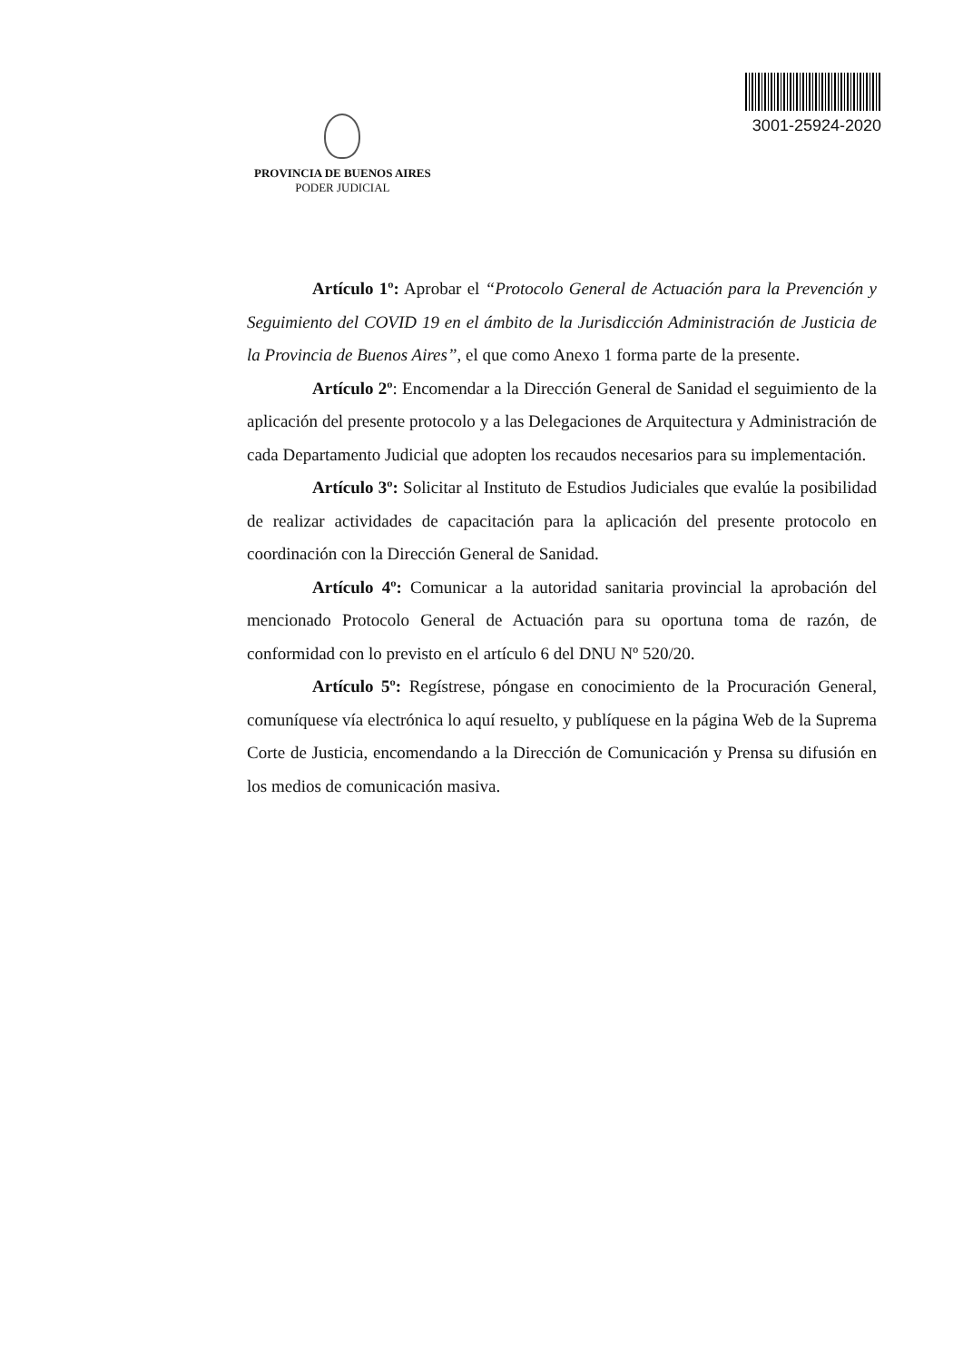PROVINCIA DE BUENOS AIRES
PODER JUDICIAL
3001-25924-2020
Artículo 1º: Aprobar el “Protocolo General de Actuación para la Prevención y Seguimiento del COVID 19 en el ámbito de la Jurisdicción Administración de Justicia de la Provincia de Buenos Aires”, el que como Anexo 1 forma parte de la presente.
Artículo 2º: Encomendar a la Dirección General de Sanidad el seguimiento de la aplicación del presente protocolo y a las Delegaciones de Arquitectura y Administración de cada Departamento Judicial que adopten los recaudos necesarios para su implementación.
Artículo 3º: Solicitar al Instituto de Estudios Judiciales que evalúe la posibilidad de realizar actividades de capacitación para la aplicación del presente protocolo en coordinación con la Dirección General de Sanidad.
Artículo 4º: Comunicar a la autoridad sanitaria provincial la aprobación del mencionado Protocolo General de Actuación para su oportuna toma de razón, de conformidad con lo previsto en el artículo 6 del DNU Nº 520/20.
Artículo 5º: Regístrese, póngase en conocimiento de la Procuración General, comuníquese vía electrónica lo aquí resuelto, y publíquese en la página Web de la Suprema Corte de Justicia, encomendando a la Dirección de Comunicación y Prensa su difusión en los medios de comunicación masiva.